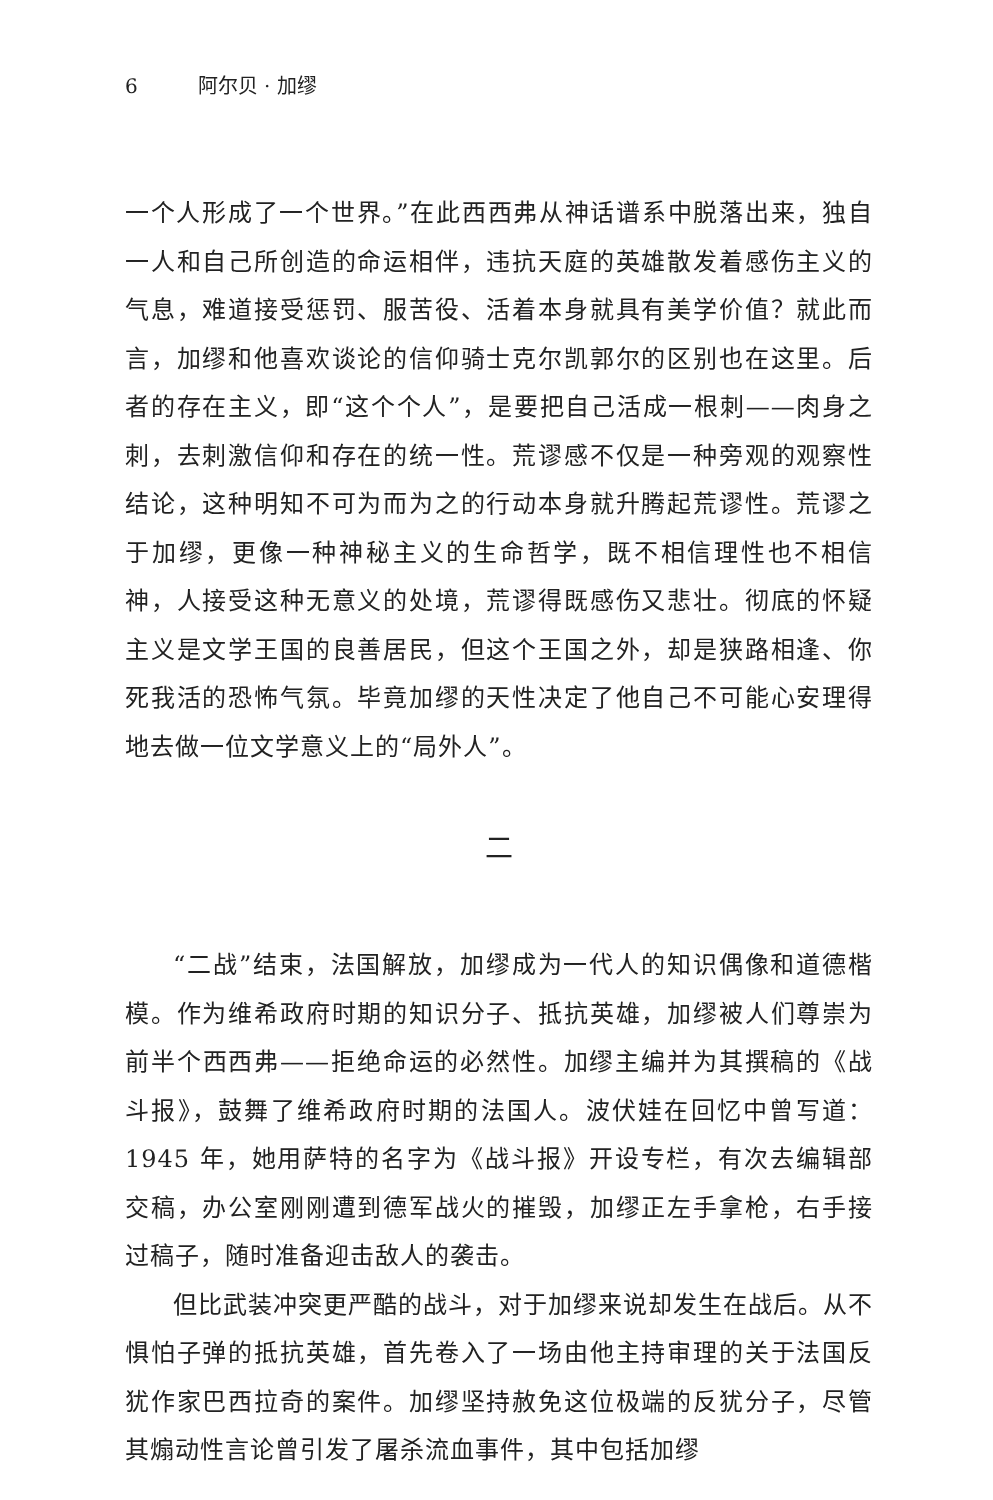6 阿尔贝 · 加缪
一个人形成了一个世界。”在此西西弗从神话谱系中脱落出来，独自一人和自己所创造的命运相伴，违抗天庭的英雄散发着感伤主义的气息，难道接受惩罚、服苦役、活着本身就具有美学价值？就此而言，加缪和他喜欢谈论的信仰骑士克尔凯郭尔的区别也在这里。后者的存在主义，即“这个个人”，是要把自己活成一根刺——肉身之刺，去刺激信仰和存在的统一性。荒谬感不仅是一种旁观的观察性结论，这种明知不可为而为之的行动本身就升腾起荒谬性。荒谬之于加缪，更像一种神秘主义的生命哲学，既不相信理性也不相信神，人接受这种无意义的处境，荒谬得既感伤又悲壮。彻底的怀疑主义是文学王国的良善居民，但这个王国之外，却是狭路相逢、你死我活的恐怖气氛。毕竟加缪的天性决定了他自己不可能心安理得地去做一位文学意义上的“局外人”。
二
“二战”结束，法国解放，加缪成为一代人的知识偶像和道德楷模。作为维希政府时期的知识分子、抵抗英雄，加缪被人们尊崇为前半个西西弗——拒绝命运的必然性。加缪主编并为其撰稿的《战斗报》，鼓舞了维希政府时期的法国人。波伏娃在回忆中曾写道：1945 年，她用萨特的名字为《战斗报》开设专栏，有次去编辑部交稿，办公室刚刚遭到德军战火的摧毁，加缪正左手拿枪，右手接过稿子，随时准备迎击敌人的袭击。
但比武装冲突更严酷的战斗，对于加缪来说却发生在战后。从不惧怕子弹的抵抗英雄，首先卷入了一场由他主持审理的关于法国反犹作家巴西拉奇的案件。加缪坚持赦免这位极端的反犹分子，尽管其煽动性言论曾引发了屠杀流血事件，其中包括加缪